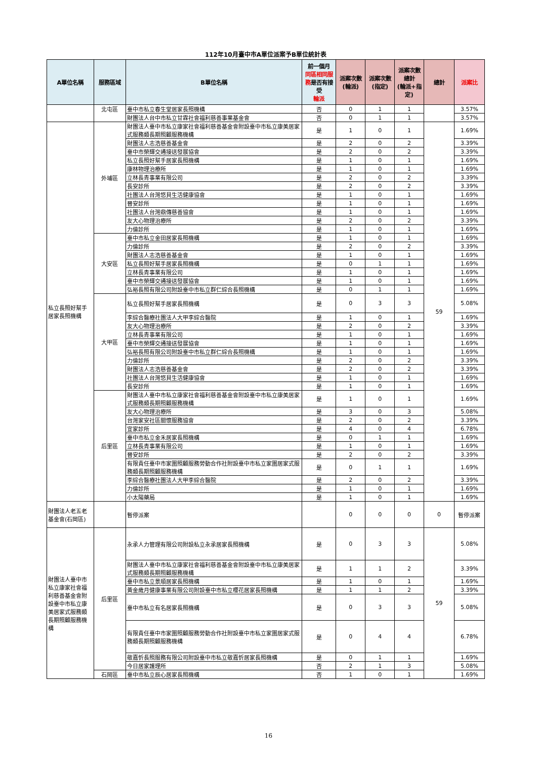112年10月臺中市A單位派案予B單位統計表
| A單位名稱 | 服務區域 | B單位名稱 | 前一個月 同區相同服務 是否有接受 輪派 | 派案次數 (輪派) | 派案次數 (指定) | 派案次數 總計 (輪派+指定) | 總計 | 派案比 |
| --- | --- | --- | --- | --- | --- | --- | --- | --- |
| | 北屯區 | 臺中市私立春生堂居家長照機構 | 否 | 0 | 1 | 1 | | 3.57% |
| | | 財團法人台中市私立甘霖社會福利慈善事業基金會 | 否 | 0 | 1 | 1 | | 3.57% |
| 私立長照好幫手居家長照機構 | 外埔區 | 財團法人臺中市私立康家社會福利慈善基金會附設臺中市私立康美居家式服務類長期照顧服務機構 | 是 | 1 | 0 | 1 | 59 | 1.69% |
| | | 財團法人志浩慈善基金會 | 是 | 2 | 0 | 2 | | 3.39% |
| | | 臺中市榮輝交通接送發展協會 | 是 | 2 | 0 | 2 | | 3.39% |
| | | 私立長照好幫手居家長照機構 | 是 | 1 | 0 | 1 | | 1.69% |
| | | 康林物理治療所 | 是 | 1 | 0 | 1 | | 1.69% |
| | | 立林長青事業有限公司 | 是 | 2 | 0 | 2 | | 3.39% |
| | | 長安診所 | 是 | 2 | 0 | 2 | | 3.39% |
| | | 社團法人台灣悠貝生活健康協會 | 是 | 1 | 0 | 1 | | 1.69% |
| | | 晉安診所 | 是 | 1 | 0 | 1 | | 1.69% |
| | | 社團法人台灣鼎傳慈善協會 | 是 | 1 | 0 | 1 | | 1.69% |
| | | 友大心物理治療所 | 是 | 2 | 0 | 2 | | 3.39% |
| | | 力倫診所 | 是 | 1 | 0 | 1 | | 1.69% |
| | 大安區 | 臺中市私立金田居家長照機構 | 是 | 1 | 0 | 1 | | 1.69% |
| | | 力倫診所 | 是 | 2 | 0 | 2 | | 3.39% |
| | | 財團法人志浩慈善基金會 | 是 | 1 | 0 | 1 | | 1.69% |
| | | 私立長照好幫手居家長照機構 | 是 | 0 | 1 | 1 | | 1.69% |
| | | 立林長青事業有限公司 | 是 | 1 | 0 | 1 | | 1.69% |
| | | 臺中市榮輝交通接送發展協會 | 是 | 1 | 0 | 1 | | 1.69% |
| | | 弘裕長照有限公司附設臺中市私立群仁綜合長照機構 | 是 | 0 | 1 | 1 | | 1.69% |
| | 大甲區 | 私立長照好幫手居家長照機構 | 是 | 0 | 3 | 3 | | 5.08% |
| | | 李綜合醫療社團法人大甲李綜合醫院 | 是 | 1 | 0 | 1 | | 1.69% |
| | | 友大心物理治療所 | 是 | 2 | 0 | 2 | | 3.39% |
| | | 立林長青事業有限公司 | 是 | 1 | 0 | 1 | | 1.69% |
| | | 臺中市榮輝交通接送發展協會 | 是 | 1 | 0 | 1 | | 1.69% |
| | | 弘裕長照有限公司附設臺中市私立群仁綜合長照機構 | 是 | 1 | 0 | 1 | | 1.69% |
| | | 力倫診所 | 是 | 2 | 0 | 2 | | 3.39% |
| | | 財團法人志浩慈善基金會 | 是 | 2 | 0 | 2 | | 3.39% |
| | | 社團法人台灣悠貝生活健康協會 | 是 | 1 | 0 | 1 | | 1.69% |
| | | 長安診所 | 是 | 1 | 0 | 1 | | 1.69% |
| | 后里區 | 財團法人臺中市私立康家社會福利慈善基金會附設臺中市私立康美居家式服務類長期照顧服務機構 | 是 | 1 | 0 | 1 | | 1.69% |
| | | 友大心物理治療所 | 是 | 3 | 0 | 3 | | 5.08% |
| | | 台灣家安社區關懷服務協會 | 是 | 2 | 0 | 2 | | 3.39% |
| | | 宜家診所 | 是 | 4 | 0 | 4 | | 6.78% |
| | | 臺中市私立金禾居家長照機構 | 是 | 0 | 1 | 1 | | 1.69% |
| | | 立林長青事業有限公司 | 是 | 1 | 0 | 1 | | 1.69% |
| | | 晉安診所 | 是 | 2 | 0 | 2 | | 3.39% |
| | | 有限責任臺中市家圍照顧服務勞動合作社附設臺中市私立家圍居家式服務類長期照顧服務機構 | 是 | 0 | 1 | 1 | | 1.69% |
| | | 李綜合醫療社團法人大甲李綜合醫院 | 是 | 2 | 0 | 2 | | 3.39% |
| | | 力倫診所 | 是 | 1 | 0 | 1 | | 1.69% |
| | | 小太陽藥局 | 是 | 1 | 0 | 1 | | 1.69% |
| 財團法人老五老基金會(石岡區) | | 暫停派案 | | 0 | 0 | 0 | 0 | 暫停派案 |
| 財團法人臺中市私立康家社會福利慈善基金會附設臺中市私立康美居家式服務類長期照顧服務機構 | 后里區 | 永承人力管理有限公司附設私立永承居家長照機構 | 是 | 0 | 3 | 3 | 59 | 5.08% |
| | | 財團法人臺中市私立康家社會福利慈善基金會附設臺中市私立康美居家式服務類長期照顧服務機構 | 是 | 1 | 1 | 2 | | 3.39% |
| | | 臺中市私立景順居家長照機構 | 是 | 1 | 0 | 1 | | 1.69% |
| | | 黃金歲月健康事業有限公司附設臺中市私立櫻花居家長照機構 | 是 | 1 | 1 | 2 | | 3.39% |
| | | 臺中市私立有名居家長照機構 | 是 | 0 | 3 | 3 | | 5.08% |
| | | 有限責任臺中市家圍照顧服務勞動合作社附設臺中市私立家圍居家式服務類長期照顧服務機構 | 是 | 0 | 4 | 4 | | 6.78% |
| | | 敬嘉忻長照服務有限公司附設臺中市私立敬嘉忻居家長照機構 | 是 | 0 | 1 | 1 | | 1.69% |
| | | 今日居家護理所 | 否 | 2 | 1 | 3 | | 5.08% |
| | 石岡區 | 臺中市私立辰心居家長照機構 | 否 | 1 | 0 | 1 | | 1.69% |
16